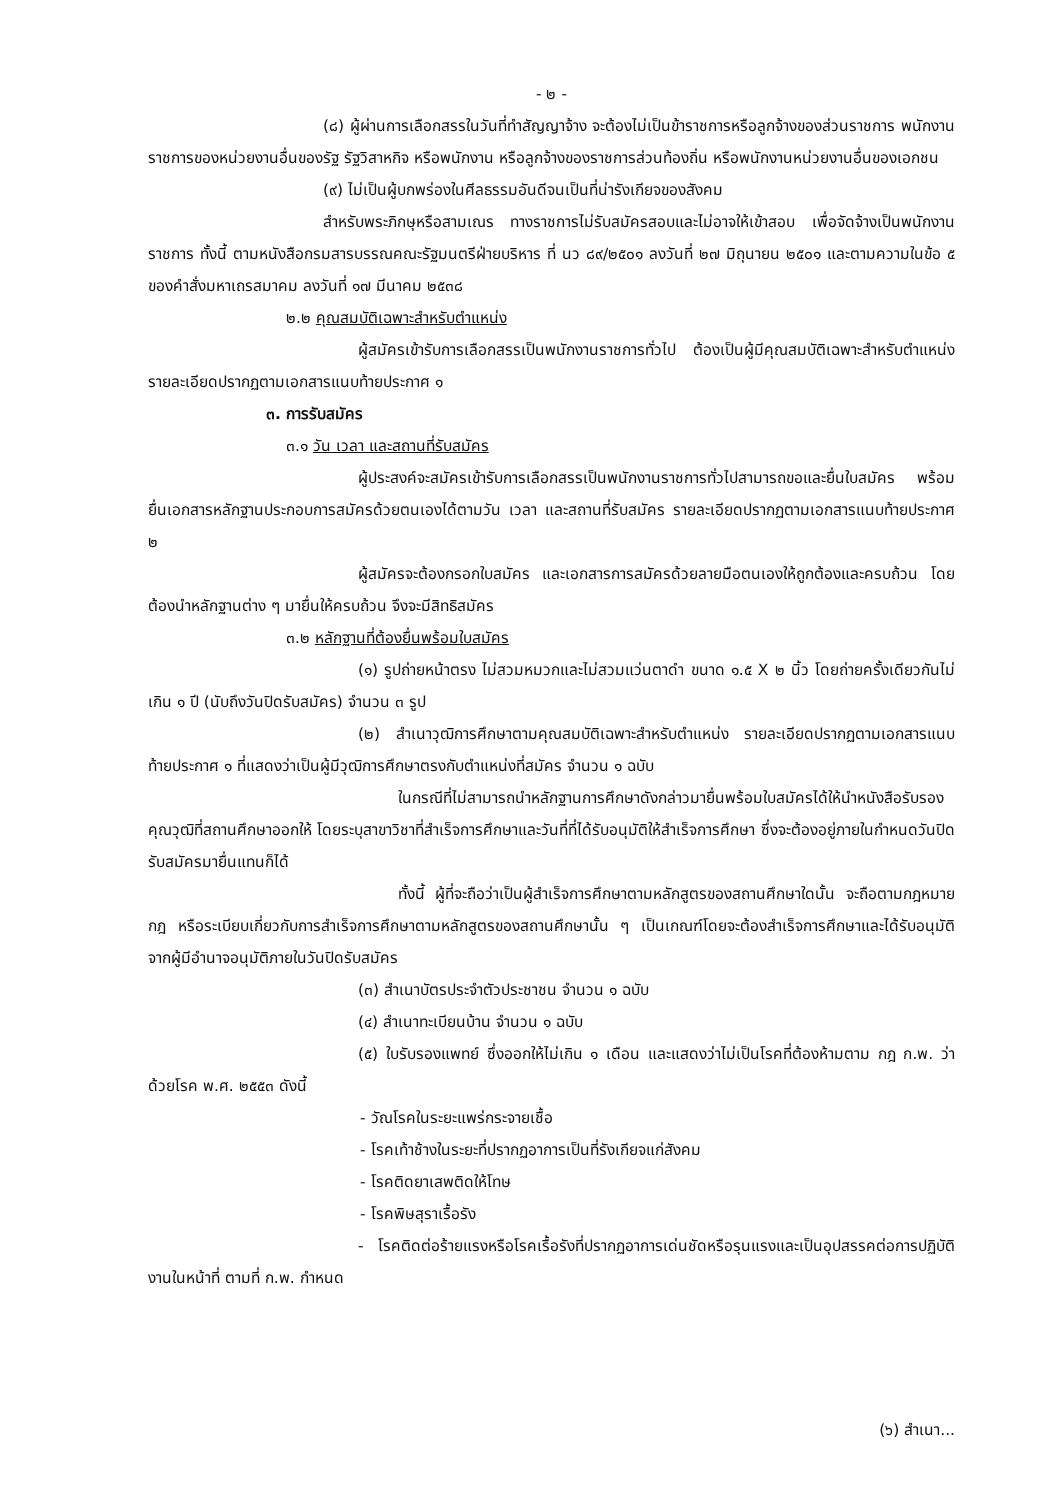- ๒ -
(๘) ผู้ผ่านการเลือกสรรในวันที่ทำสัญญาจ้าง จะต้องไม่เป็นข้าราชการหรือลูกจ้างของส่วนราชการ พนักงานราชการของหน่วยงานอื่นของรัฐ รัฐวิสาหกิจ หรือพนักงาน หรือลูกจ้างของราชการส่วนท้องถิ่น หรือพนักงานหน่วยงานอื่นของเอกชน
(๙) ไม่เป็นผู้บกพร่องในศีลธรรมอันดีจนเป็นที่น่ารังเกียจของสังคม
สำหรับพระภิกษุหรือสามเณร ทางราชการไม่รับสมัครสอบและไม่อาจให้เข้าสอบ เพื่อจัดจ้างเป็นพนักงานราชการ ทั้งนี้ ตามหนังสือกรมสารบรรณคณะรัฐมนตรีฝ่ายบริหาร ที่ นว ๘๙/๒๕๐๑ ลงวันที่ ๒๗ มิถุนายน ๒๕๐๑ และตามความในข้อ ๕ ของคำสั่งมหาเถรสมาคม ลงวันที่ ๑๗ มีนาคม ๒๕๓๘
๒.๒ คุณสมบัติเฉพาะสำหรับตำแหน่ง
ผู้สมัครเข้ารับการเลือกสรรเป็นพนักงานราชการทั่วไป ต้องเป็นผู้มีคุณสมบัติเฉพาะสำหรับตำแหน่ง รายละเอียดปรากฏตามเอกสารแนบท้ายประกาศ ๑
๓. การรับสมัคร
๓.๑ วัน เวลา และสถานที่รับสมัคร
ผู้ประสงค์จะสมัครเข้ารับการเลือกสรรเป็นพนักงานราชการทั่วไปสามารถขอและยื่นใบสมัคร พร้อมยื่นเอกสารหลักฐานประกอบการสมัครด้วยตนเองได้ตามวัน เวลา และสถานที่รับสมัคร รายละเอียดปรากฏตามเอกสารแนบท้ายประกาศ ๒
ผู้สมัครจะต้องกรอกใบสมัคร และเอกสารการสมัครด้วยลายมือตนเองให้ถูกต้องและครบถ้วน โดยต้องนำหลักฐานต่าง ๆ มายื่นให้ครบถ้วน จึงจะมีสิทธิสมัคร
๓.๒ หลักฐานที่ต้องยื่นพร้อมใบสมัคร
(๑) รูปถ่ายหน้าตรง ไม่สวมหมวกและไม่สวมแว่นตาดำ ขนาด ๑.๕ X ๒ นิ้ว โดยถ่ายครั้งเดียวกันไม่เกิน ๑ ปี (นับถึงวันปิดรับสมัคร) จำนวน ๓ รูป
(๒) สำเนาวุฒิการศึกษาตามคุณสมบัติเฉพาะสำหรับตำแหน่ง รายละเอียดปรากฏตามเอกสารแนบท้ายประกาศ ๑ ที่แสดงว่าเป็นผู้มีวุฒิการศึกษาตรงกับตำแหน่งที่สมัคร จำนวน ๑ ฉบับ
ในกรณีที่ไม่สามารถนำหลักฐานการศึกษาดังกล่าวมายื่นพร้อมใบสมัครได้ให้นำหนังสือรับรองคุณวุฒิที่สถานศึกษาออกให้ โดยระบุสาขาวิชาที่สำเร็จการศึกษาและวันที่ที่ได้รับอนุมัติให้สำเร็จการศึกษา ซึ่งจะต้องอยู่ภายในกำหนดวันปิดรับสมัครมายื่นแทนก็ได้
ทั้งนี้ ผู้ที่จะถือว่าเป็นผู้สำเร็จการศึกษาตามหลักสูตรของสถานศึกษาใดนั้น จะถือตามกฎหมาย กฎ หรือระเบียบเกี่ยวกับการสำเร็จการศึกษาตามหลักสูตรของสถานศึกษานั้น ๆ เป็นเกณฑ์โดยจะต้องสำเร็จการศึกษาและได้รับอนุมัติจากผู้มีอำนาจอนุมัติภายในวันปิดรับสมัคร
(๓) สำเนาบัตรประจำตัวประชาชน จำนวน ๑ ฉบับ
(๔) สำเนาทะเบียนบ้าน จำนวน ๑ ฉบับ
(๕) ใบรับรองแพทย์ ซึ่งออกให้ไม่เกิน ๑ เดือน และแสดงว่าไม่เป็นโรคที่ต้องห้ามตาม กฎ ก.พ. ว่าด้วยโรค พ.ศ. ๒๕๕๓ ดังนี้
- วัณโรคในระยะแพร่กระจายเชื้อ
- โรคเท้าช้างในระยะที่ปรากฏอาการเป็นที่รังเกียจแก่สังคม
- โรคติดยาเสพติดให้โทษ
- โรคพิษสุราเรื้อรัง
- โรคติดต่อร้ายแรงหรือโรคเรื้อรังที่ปรากฏอาการเด่นชัดหรือรุนแรงและเป็นอุปสรรคต่อการปฏิบัติงานในหน้าที่ ตามที่ ก.พ. กำหนด
(๖) สำเนา...